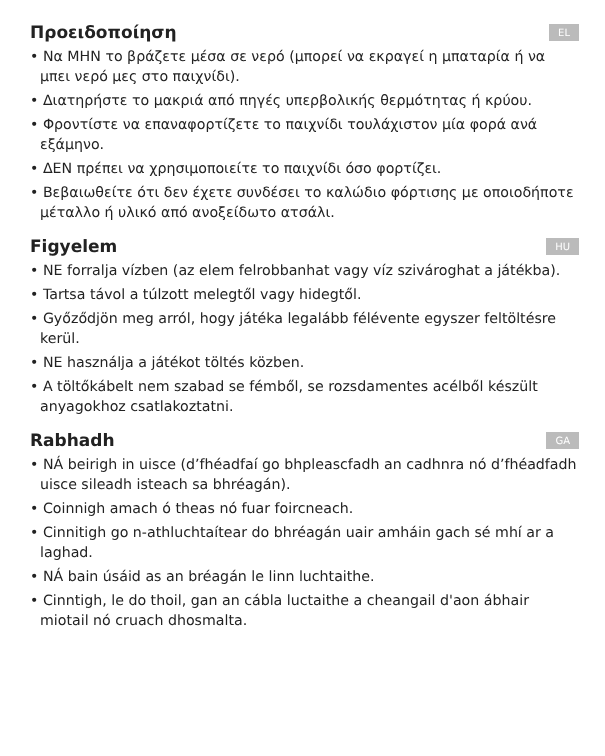Προειδοποίηση EL
• Να ΜΗΝ το βράζετε μέσα σε νερό (μπορεί να εκραγεί η μπαταρία ή να μπει νερό μες στο παιχνίδι).
• Διατηρήστε το μακριά από πηγές υπερβολικής θερμότητας ή κρύου.
• Φροντίστε να επαναφορτίζετε το παιχνίδι τουλάχιστον μία φορά ανά εξάμηνο.
• ΔΕΝ πρέπει να χρησιμοποιείτε το παιχνίδι όσο φορτίζει.
• Βεβαιωθείτε ότι δεν έχετε συνδέσει το καλώδιο φόρτισης με οποιοδήποτε μέταλλο ή υλικό από ανοξείδωτο ατσάλι.
Figyelem HU
• NE forralja vízben (az elem felrobbanhat vagy víz szivároghat a játékba).
• Tartsa távol a túlzott melegtől vagy hidegtől.
• Győződjön meg arról, hogy játéka legalább félévente egyszer feltöltésre kerül.
• NE használja a játékot töltés közben.
• A töltőkábelt nem szabad se fémből, se rozsdamentes acélből készült anyagokhoz csatlakoztatni.
Rabhadh GA
• NÁ beirigh in uisce (d’fhéadfaí go bhpleascfadh an cadhnra nó d’fhéadfadh uisce sileadh isteach sa bhréagán).
• Coinnigh amach ó theas nó fuar foircneach.
• Cinnitigh go n-athluchtaítear do bhréagán uair amháin gach sé mhí ar a laghad.
• NÁ bain úsáid as an bréagán le linn luchtaithe.
• Cinntigh, le do thoil, gan an cábla luctaithe a cheangail d'aon ábhair miotail nó cruach dhosmalta.